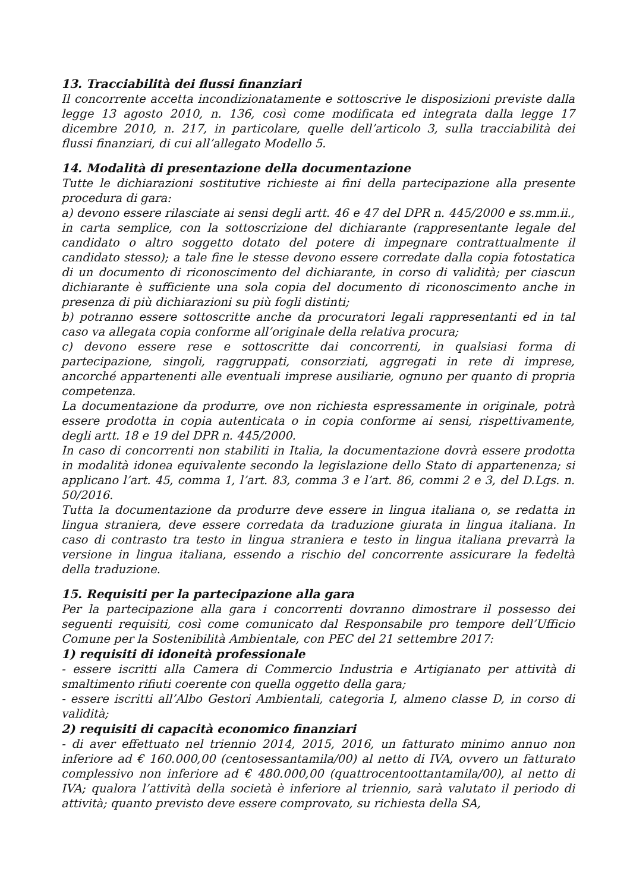13. Tracciabilità dei flussi finanziari
Il concorrente accetta incondizionatamente e sottoscrive le disposizioni previste dalla legge 13 agosto 2010, n. 136, così come modificata ed integrata dalla legge 17 dicembre 2010, n. 217, in particolare, quelle dell’articolo 3, sulla tracciabilità dei flussi finanziari, di cui all’allegato Modello 5.
14. Modalità di presentazione della documentazione
Tutte le dichiarazioni sostitutive richieste ai fini della partecipazione alla presente procedura di gara:
a) devono essere rilasciate ai sensi degli artt. 46 e 47 del DPR n. 445/2000 e ss.mm.ii., in carta semplice, con la sottoscrizione del dichiarante (rappresentante legale del candidato o altro soggetto dotato del potere di impegnare contrattualmente il candidato stesso); a tale fine le stesse devono essere corredate dalla copia fotostatica di un documento di riconoscimento del dichiarante, in corso di validità; per ciascun dichiarante è sufficiente una sola copia del documento di riconoscimento anche in presenza di più dichiarazioni su più fogli distinti;
b) potranno essere sottoscritte anche da procuratori legali rappresentanti ed in tal caso va allegata copia conforme all’originale della relativa procura;
c) devono essere rese e sottoscritte dai concorrenti, in qualsiasi forma di partecipazione, singoli, raggruppati, consorziati, aggregati in rete di imprese, ancorché appartenenti alle eventuali imprese ausiliarie, ognuno per quanto di propria competenza.
La documentazione da produrre, ove non richiesta espressamente in originale, potrà essere prodotta in copia autenticata o in copia conforme ai sensi, rispettivamente, degli artt. 18 e 19 del DPR n. 445/2000.
In caso di concorrenti non stabiliti in Italia, la documentazione dovrà essere prodotta in modalità idonea equivalente secondo la legislazione dello Stato di appartenenza; si applicano l’art. 45, comma 1, l’art. 83, comma 3 e l’art. 86, commi 2 e 3, del D.Lgs. n. 50/2016.
Tutta la documentazione da produrre deve essere in lingua italiana o, se redatta in lingua straniera, deve essere corredata da traduzione giurata in lingua italiana. In caso di contrasto tra testo in lingua straniera e testo in lingua italiana prevarrà la versione in lingua italiana, essendo a rischio del concorrente assicurare la fedeltà della traduzione.
15. Requisiti per la partecipazione alla gara
Per la partecipazione alla gara i concorrenti dovranno dimostrare il possesso dei seguenti requisiti, così come comunicato dal Responsabile pro tempore dell’Ufficio Comune per la Sostenibilità Ambientale, con PEC del 21 settembre 2017:
1) requisiti di idoneità professionale
- essere iscritti alla Camera di Commercio Industria e Artigianato per attività di smaltimento rifiuti coerente con quella oggetto della gara;
- essere iscritti all’Albo Gestori Ambientali, categoria I, almeno classe D, in corso di validità;
2) requisiti di capacità economico finanziari
- di aver effettuato nel triennio 2014, 2015, 2016, un fatturato minimo annuo non inferiore ad € 160.000,00 (centosessantamila/00) al netto di IVA, ovvero un fatturato complessivo non inferiore ad € 480.000,00 (quattrocentoottantamila/00), al netto di IVA; qualora l’attività della società è inferiore al triennio, sarà valutato il periodo di attività; quanto previsto deve essere comprovato, su richiesta della SA,